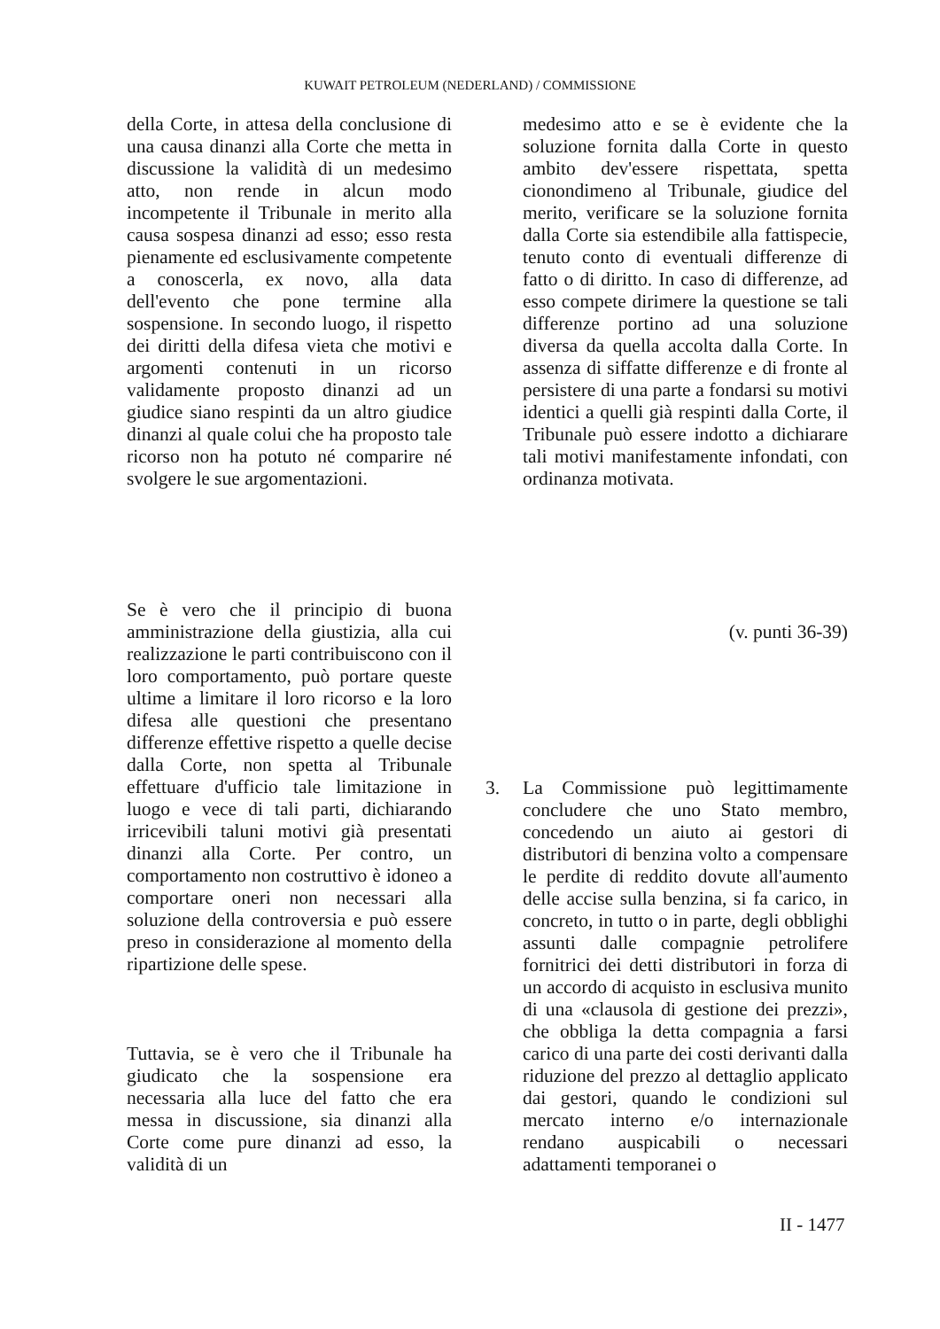KUWAIT PETROLEUM (NEDERLAND) / COMMISSIONE
della Corte, in attesa della conclusione di una causa dinanzi alla Corte che metta in discussione la validità di un medesimo atto, non rende in alcun modo incompetente il Tribunale in merito alla causa sospesa dinanzi ad esso; esso resta pienamente ed esclusivamente competente a conoscerla, ex novo, alla data dell'evento che pone termine alla sospensione. In secondo luogo, il rispetto dei diritti della difesa vieta che motivi e argomenti contenuti in un ricorso validamente proposto dinanzi ad un giudice siano respinti da un altro giudice dinanzi al quale colui che ha proposto tale ricorso non ha potuto né comparire né svolgere le sue argomentazioni.
medesimo atto e se è evidente che la soluzione fornita dalla Corte in questo ambito dev'essere rispettata, spetta cionondimeno al Tribunale, giudice del merito, verificare se la soluzione fornita dalla Corte sia estendibile alla fattispecie, tenuto conto di eventuali differenze di fatto o di diritto. In caso di differenze, ad esso compete dirimere la questione se tali differenze portino ad una soluzione diversa da quella accolta dalla Corte. In assenza di siffatte differenze e di fronte al persistere di una parte a fondarsi su motivi identici a quelli già respinti dalla Corte, il Tribunale può essere indotto a dichiarare tali motivi manifestamente infondati, con ordinanza motivata.
Se è vero che il principio di buona amministrazione della giustizia, alla cui realizzazione le parti contribuiscono con il loro comportamento, può portare queste ultime a limitare il loro ricorso e la loro difesa alle questioni che presentano differenze effettive rispetto a quelle decise dalla Corte, non spetta al Tribunale effettuare d'ufficio tale limitazione in luogo e vece di tali parti, dichiarando irricevibili taluni motivi già presentati dinanzi alla Corte. Per contro, un comportamento non costruttivo è idoneo a comportare oneri non necessari alla soluzione della controversia e può essere preso in considerazione al momento della ripartizione delle spese.
(v. punti 36-39)
Tuttavia, se è vero che il Tribunale ha giudicato che la sospensione era necessaria alla luce del fatto che era messa in discussione, sia dinanzi alla Corte come pure dinanzi ad esso, la validità di un
3.
La Commissione può legittimamente concludere che uno Stato membro, concedendo un aiuto ai gestori di distributori di benzina volto a compensare le perdite di reddito dovute all'aumento delle accise sulla benzina, si fa carico, in concreto, in tutto o in parte, degli obblighi assunti dalle compagnie petrolifere fornitrici dei detti distributori in forza di un accordo di acquisto in esclusiva munito di una «clausola di gestione dei prezzi», che obbliga la detta compagnia a farsi carico di una parte dei costi derivanti dalla riduzione del prezzo al dettaglio applicato dai gestori, quando le condizioni sul mercato interno e/o internazionale rendano auspicabili o necessari adattamenti temporanei o
II - 1477